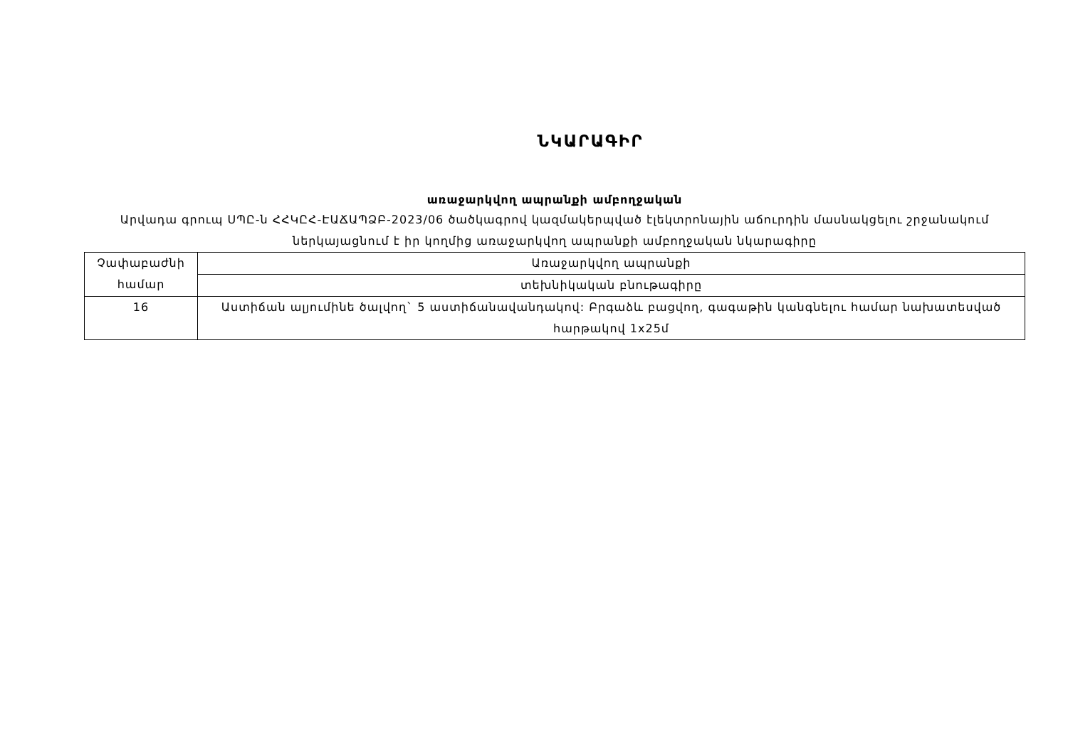ՆԿԱՐԱԳԻՐ
առաջարկվող ապրանքի ամբողջական
Արվադա գրուպ ՍՊԸ-ն ՀՀԿԸՀ-ԷԱՃԱՊՁԲ-2023/06 ծածկագրով կազմակերպված էլեկտրոնային աճուրդին մասնակցելու շրջանակում ներկայացնում է իր կողմից առաջարկվող ապրանքի ամբողջական նկարագիրը
| Չափաբաժնի համար | Առաջարկվող ապրանքի |
| | տեխնիկական բնութագիրը |
| 16 | Աստիճան ալյումինե ծալվող` 5 աստիճանավանդակով: Բրգաձև բացվող, գագաթին կանգնելու համար նախատեսված հարթակով 1x25մ |